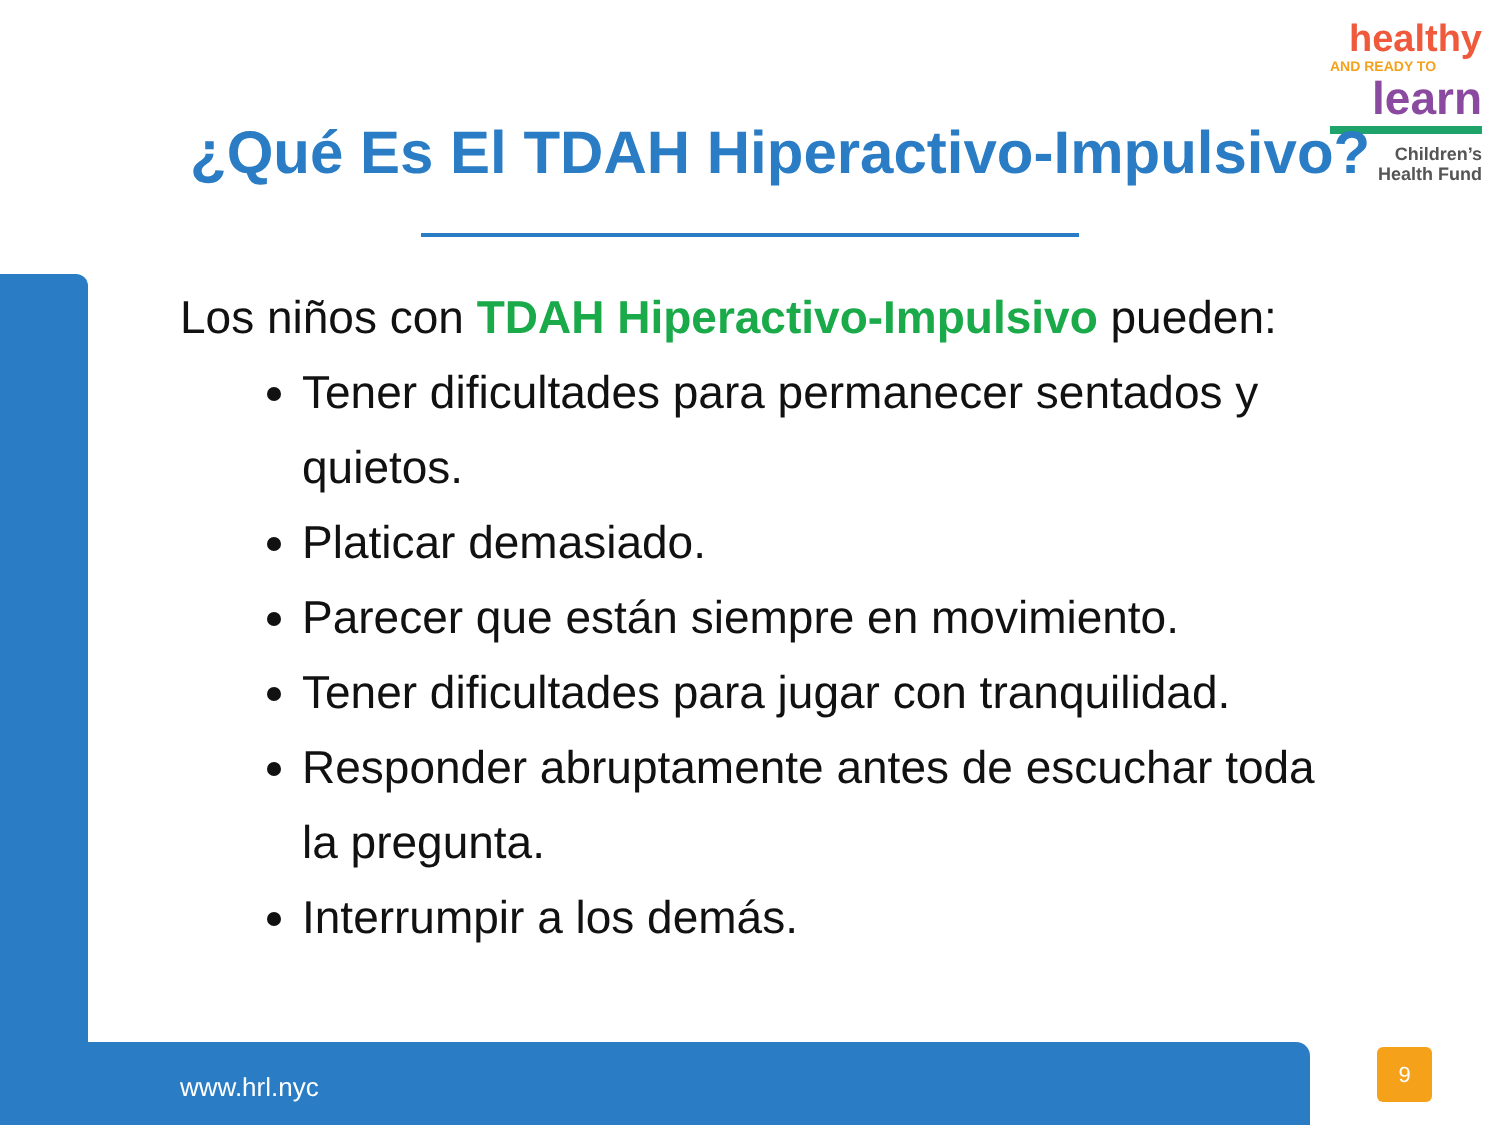healthy
AND READY TO
learn
Children’s
Health Fund
¿Qué Es El TDAH Hiperactivo-Impulsivo?
Los niños con TDAH Hiperactivo-Impulsivo pueden:
Tener dificultades para permanecer sentados y quietos.
Platicar demasiado.
Parecer que están siempre en movimiento.
Tener dificultades para jugar con tranquilidad.
Responder abruptamente antes de escuchar toda la pregunta.
Interrumpir a los demás.
www.hrl.nyc
9